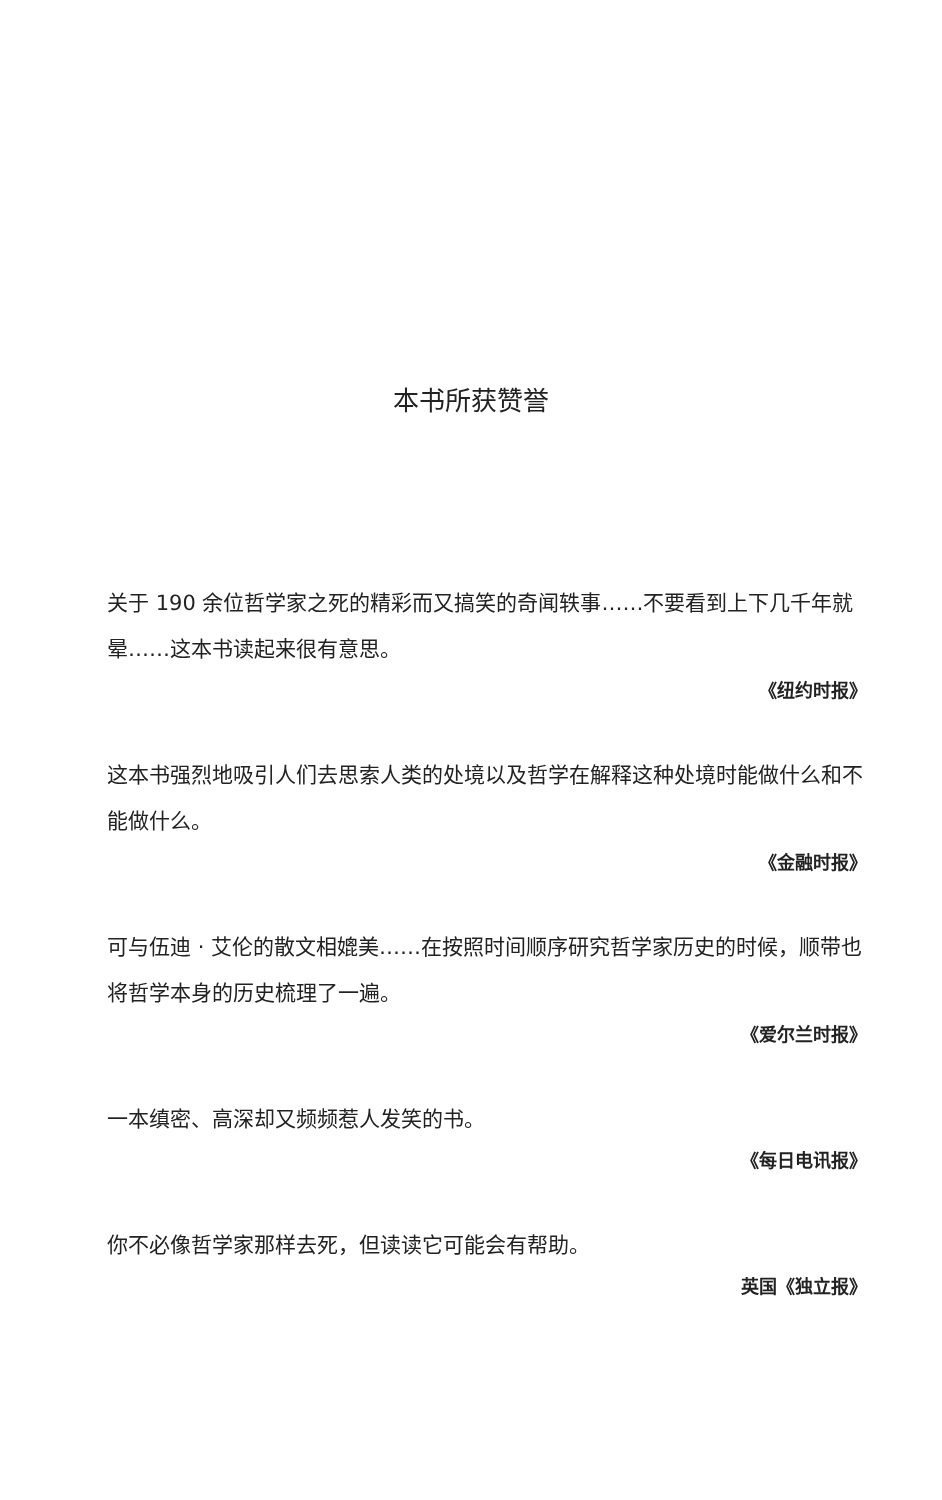本书所获赞誉
关于 190 余位哲学家之死的精彩而又搞笑的奇闻轶事……不要看到上下几千年就晕……这本书读起来很有意思。
《纽约时报》
这本书强烈地吸引人们去思索人类的处境以及哲学在解释这种处境时能做什么和不能做什么。
《金融时报》
可与伍迪 · 艾伦的散文相媲美……在按照时间顺序研究哲学家历史的时候，顺带也将哲学本身的历史梳理了一遍。
《爱尔兰时报》
一本缜密、高深却又频频惹人发笑的书。
《每日电讯报》
你不必像哲学家那样去死，但读读它可能会有帮助。
英国《独立报》